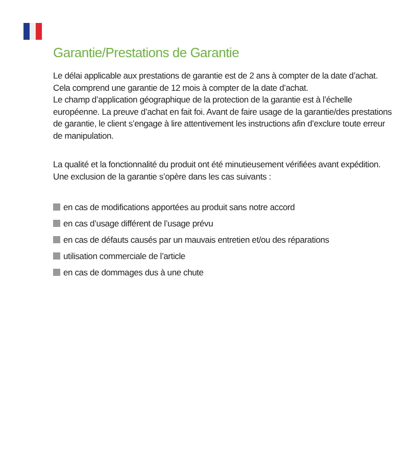Garantie/Prestations de Garantie
Le délai applicable aux prestations de garantie est de 2 ans à compter de la date d’achat. Cela comprend une garantie de 12 mois à compter de la date d’achat.
Le champ d’application géographique de la protection de la garantie est à l’échelle européenne. La preuve d’achat en fait foi. Avant de faire usage de la garantie/des prestations de garantie, le client s’engage à lire attentivement les instructions afin d’exclure toute erreur de manipulation.
La qualité et la fonctionnalité du produit ont été minutieusement vérifiées avant expédition. Une exclusion de la garantie s’opère dans les cas suivants :
en cas de modifications apportées au produit sans notre accord
en cas d’usage différent de l’usage prévu
en cas de défauts causés par un mauvais entretien et/ou des réparations
utilisation commerciale de l’article
en cas de dommages dus à une chute